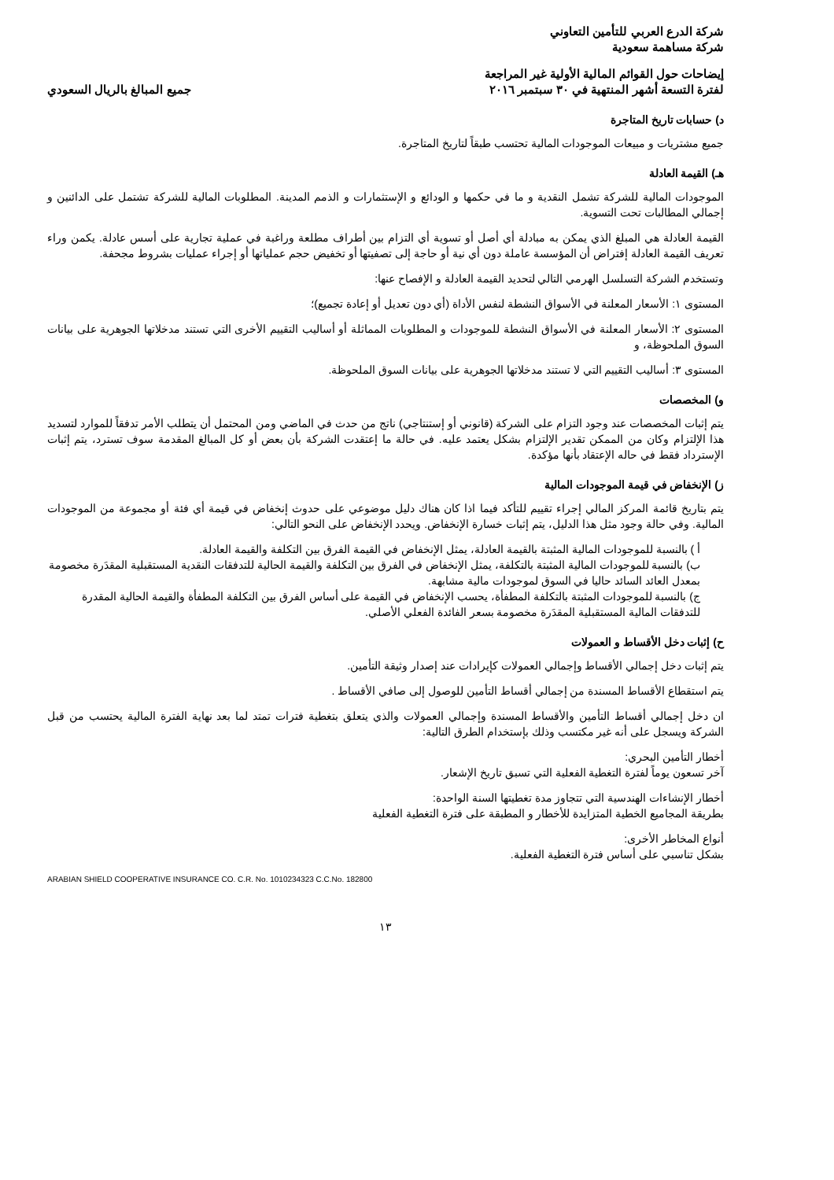شركة الدرع العربي للتأمين التعاوني
شركة مساهمة سعودية
إيضاحات حول القوائم المالية الأولية غير المراجعة
لفترة التسعة أشهر المنتهية في ٣٠ سبتمبر ٢٠١٦ جميع المبالغ بالريال السعودي
د) حسابات تاريخ المتاجرة
جميع مشتريات و مبيعات الموجودات المالية تحتسب طبقاً لتاريخ المتاجرة.
هـ) القيمة العادلة
الموجودات المالية للشركة تشمل النقدية و ما في حكمها و الودائع و الإستثمارات و الذمم المدينة. المطلوبات المالية للشركة تشتمل على الدائنين و إجمالي المطالبات تحت التسوية.
القيمة العادلة هي المبلغ الذي يمكن به مبادلة أي أصل أو تسوية أي التزام بين أطراف مطلعة وراغبة في عملية تجارية على أسس عادلة. يكمن وراء تعريف القيمة العادلة إفتراض أن المؤسسة عاملة دون أي نية أو حاجة إلى تصفيتها أو تخفيض حجم عملياتها أو إجراء عمليات بشروط مجحفة.
وتستخدم الشركة التسلسل الهرمي التالي لتحديد القيمة العادلة و الإفصاح عنها:
المستوى ١: الأسعار المعلنة في الأسواق النشطة لنفس الأداة (أي دون تعديل أو إعادة تجميع)؛
المستوى ٢: الأسعار المعلنة في الأسواق النشطة للموجودات و المطلوبات المماثلة أو أساليب التقييم الأخرى التي تستند مدخلاتها الجوهرية على بيانات السوق الملحوظة، و
المستوى ٣: أساليب التقييم التي لا تستند مدخلاتها الجوهرية على بيانات السوق الملحوظة.
و) المخصصات
يتم إثبات المخصصات عند وجود التزام على الشركة (قانوني أو إستنتاجي) ناتج من حدث في الماضي ومن المحتمل أن يتطلب الأمر تدفقاً للموارد لتسديد هذا الإلتزام وكان من الممكن تقدير الإلتزام بشكل يعتمد عليه. في حالة ما إعتقدت الشركة بأن بعض أو كل المبالغ المقدمة سوف تسترد، يتم إثبات الإسترداد فقط في حاله الإعتقاد بأنها مؤكدة.
ز) الإنخفاض في قيمة الموجودات المالية
يتم بتاريخ قائمة المركز المالي إجراء تقييم للتأكد فيما اذا كان هناك دليل موضوعي على حدوث إنخفاض في قيمة أي فئة أو مجموعة من الموجودات المالية. وفي حالة وجود مثل هذا الدليل، يتم إثبات خسارة الإنخفاض. ويحدد الإنخفاض على النحو التالي:
أ ) بالنسبة للموجودات المالية المثبتة بالقيمة العادلة، يمثل الإنخفاض في القيمة الفرق بين التكلفة والقيمة العادلة.
ب) بالنسبة للموجودات المالية المثبتة بالتكلفة، يمثل الإنخفاض في الفرق بين التكلفة والقيمة الحالية للتدفقات النقدية المستقبلية المقدَرة مخصومة بمعدل العائد السائد حاليا في السوق لموجودات مالية مشابهة.
ج) بالنسبة للموجودات المثبتة بالتكلفة المطفأة، يحسب الإنخفاض في القيمة على أساس الفرق بين التكلفة المطفأة والقيمة الحالية المقدرة للتدفقات المالية المستقبلية المقدَرة مخصومة بسعر الفائدة الفعلي الأصلي.
ح) إثبات دخل الأقساط و العمولات
يتم إثبات دخل إجمالي الأقساط وإجمالي العمولات كإيرادات عند إصدار وثيقة التأمين.
يتم استقطاع الأقساط المسندة من إجمالي أقساط التأمين للوصول إلى صافي الأقساط .
ان دخل إجمالي أقساط التأمين والأقساط المسندة وإجمالي العمولات والذي يتعلق بتغطية فترات تمتد لما بعد نهاية الفترة المالية يحتسب من قبل الشركة ويسجل على أنه غير مكتسب وذلك بإستخدام الطرق التالية:
أخطار التأمين البحري:
آخر تسعون يوماً لفترة التغطية الفعلية التي تسبق تاريخ الإشعار.
أخطار الإنشاءات الهندسية التي تتجاوز مدة تغطيتها السنة الواحدة:
بطريقة المجاميع الخطية المتزايدة للأخطار و المطبقة على فترة التغطية الفعلية
أنواع المخاطر الأخرى:
بشكل تناسبي على أساس فترة التغطية الفعلية.
ARABIAN SHIELD COOPERATIVE INSURANCE CO. C.R. No. 1010234323 C.C.No. 182800
١٣